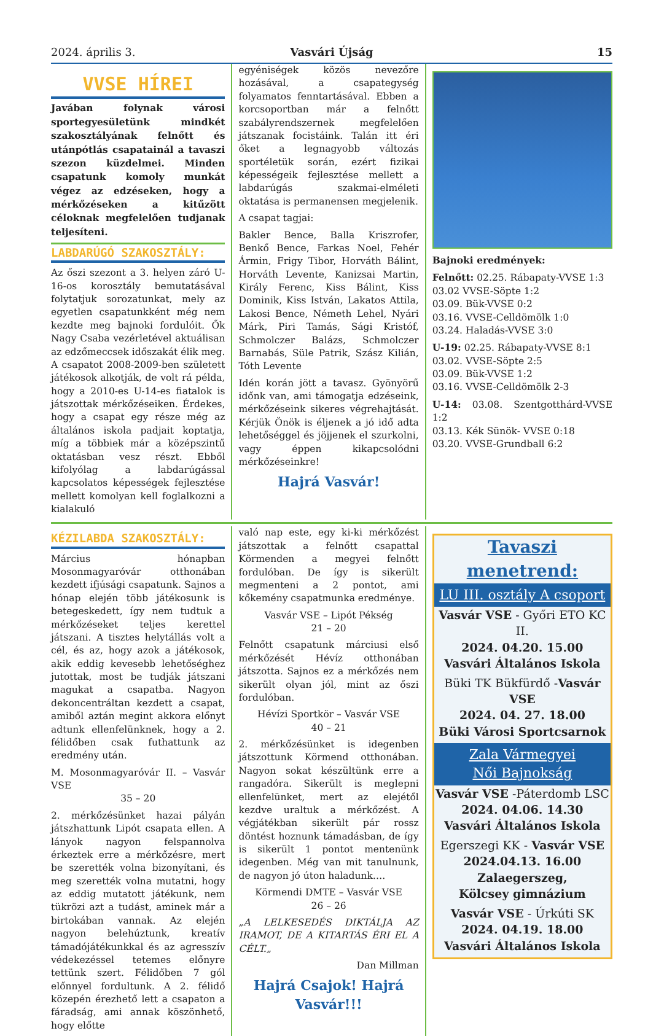2024. április 3.
Vasvári Újság
15
VVSE HÍREI
Javában folynak városi sportegyesületünk mindkét szakosztályának felnőtt és utánpótlás csapatainál a tavaszi szezon küzdelmei. Minden csapatunk komoly munkát végez az edzéseken, hogy a mérkőzéseken a kitűzött céloknak megfelelően tudjanak teljesíteni.
LABDARÚGÓ SZAKOSZTÁLY:
Az őszi szezont a 3. helyen záró U-16-os korosztály bemutatásával folytatjuk sorozatunkat, mely az egyetlen csapatunkként még nem kezdte meg bajnoki fordulóit. Ők Nagy Csaba vezérletével aktuálisan az edzőmeccsek időszakát élik meg. A csapatot 2008-2009-ben született játékosok alkotják, de volt rá példa, hogy a 2010-es U-14-es fiatalok is játszottak mérkőzéseiken. Érdekes, hogy a csapat egy része még az általános iskola padjait koptatja, míg a többiek már a középszintű oktatásban vesz részt. Ebből kifolyólag a labdarúgással kapcsolatos képességek fejlesztése mellett komolyan kell foglalkozni a kialakuló
egyéniségek közös nevezőre hozásával, a csapategység folyamatos fenntartásával. Ebben a korcsoportban már a felnőtt szabályrendszernek megfelelően játszanak focistáink. Talán itt éri őket a legnagyobb változás sportéletük során, ezért fizikai képességeik fejlesztése mellett a labdarúgás szakmai-elméleti oktatása is permanensen megjelenik.
A csapat tagjai:
Bakler Bence, Balla Kriszrofer, Benkő Bence, Farkas Noel, Fehér Ármin, Frigy Tibor, Horváth Bálint, Horváth Levente, Kanizsai Martin, Király Ferenc, Kiss Bálint, Kiss Dominik, Kiss István, Lakatos Attila, Lakosi Bence, Németh Lehel, Nyári Márk, Piri Tamás, Sági Kristóf, Schmolczer Balázs, Schmolczer Barnabás, Süle Patrik, Szász Kilián, Tóth Levente
Idén korán jött a tavasz. Gyönyörű időnk van, ami támogatja edzéseink, mérkőzéseink sikeres végrehajtását. Kérjük Önök is éljenek a jó idő adta lehetőséggel és jöjjenek el szurkolni, vagy éppen kikapcsolódni mérkőzéseinkre!
Hajrá Vasvár!
Bajnoki eredmények:
Felnőtt: 02.25. Rábapaty-VVSE 1:3
03.02 VVSE-Söpte 1:2
03.09. Bük-VVSE 0:2
03.16. VVSE-Celldömölk 1:0
03.24. Haladás-VVSE 3:0
U-19: 02.25. Rábapaty-VVSE 8:1
03.02. VVSE-Söpte 2:5
03.09. Bük-VVSE 1:2
03.16. VVSE-Celldömölk 2-3
U-14: 03.08. Szentgotthárd-VVSE 1:2
03.13. Kék Sünök- VVSE 0:18
03.20. VVSE-Grundball 6:2
KÉZILABDA SZAKOSZTÁLY:
Március hónapban Mosonmagyaróvár otthonában kezdett ifjúsági csapatunk. Sajnos a hónap elején több játékosunk is betegeskedett, így nem tudtuk a mérkőzéseket teljes kerettel játszani. A tisztes helytállás volt a cél, és az, hogy azok a játékosok, akik eddig kevesebb lehetőséghez jutottak, most be tudják játszani magukat a csapatba. Nagyon dekoncentráltan kezdett a csapat, amiből aztán megint akkora előnyt adtunk ellenfelünknek, hogy a 2. félidőben csak futhattunk az eredmény után.
M. Mosonmagyaróvár II. – Vasvár VSE
35 – 20
2. mérkőzésünket hazai pályán játszhattunk Lipót csapata ellen. A lányok nagyon felspannolva érkeztek erre a mérkőzésre, mert be szerették volna bizonyítani, és meg szerették volna mutatni, hogy az eddig mutatott játékunk, nem tükrözi azt a tudást, aminek már a birtokában vannak. Az elején nagyon belehúztunk, kreatív támadójátékunkkal és az agresszív védekezéssel tetemes előnyre tettünk szert. Félidőben 7 gól előnnyel fordultunk. A 2. félidő közepén érezhető lett a csapaton a fáradság, ami annak köszönhető, hogy előtte
való nap este, egy ki-ki mérkőzést játszottak a felnőtt csapattal Körmenden a megyei felnőtt fordulóban. De így is sikerült megmenteni a 2 pontot, ami kőkemény csapatmunka eredménye.
Vasvár VSE – Lipót Pékség
21 – 20
Felnőtt csapatunk márciusi első mérkőzését Hévíz otthonában játszotta. Sajnos ez a mérkőzés nem sikerült olyan jól, mint az őszi fordulóban.
Hévízi Sportkör – Vasvár VSE
40 – 21
2. mérkőzésünket is idegenben játszottunk Körmend otthonában. Nagyon sokat készültünk erre a rangadóra. Sikerült is meglepni ellenfelünket, mert az elejétől kezdve uraltuk a mérkőzést. A végjátékban sikerült pár rossz döntést hoznunk támadásban, de így is sikerült 1 pontot mentenünk idegenben. Még van mit tanulnunk, de nagyon jó úton haladunk….
Körmendi DMTE – Vasvár VSE
26 – 26
„A LELKESEDÉS DIKTÁLJA AZ IRAMOT, DE A KITARTÁS ÉRI EL A CÉLT.„
Dan Millman
Hajrá Csajok! Hajrá Vasvár!!!
Tavaszi menetrend:
LU III. osztály A csoport
Vasvár VSE - Győri ETO KC II.
2024. 04.20. 15.00
Vasvári Általános Iskola
Büki TK Bükfürdő -Vasvár VSE
2024. 04. 27. 18.00
Büki Városi Sportcsarnok
Zala Vármegyei
Női Bajnokság
Vasvár VSE -Páterdomb LSC
2024. 04.06. 14.30
Vasvári Általános Iskola
Egerszegi KK - Vasvár VSE
2024.04.13. 16.00
Zalaegerszeg,
Kölcsey gimnázium
Vasvár VSE - Úrkúti SK
2024. 04.19. 18.00
Vasvári Általános Iskola